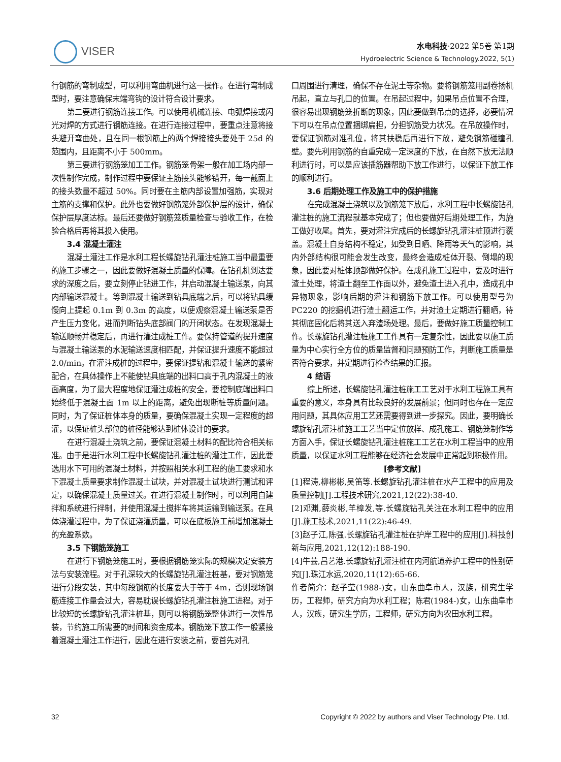VISER
水电科技·2022 第5卷 第1期
Hydroelectric Science & Technology.2022, 5(1)
行钢筋的弯制成型，可以利用弯曲机进行这一操作。在进行弯制成型时，要注意确保末端弯钩的设计符合设计要求。
第二要进行钢筋连接工作。可以使用机械连接、电弧焊接或闪光对焊的方式进行钢筋连接。在进行连接过程中，要重点注意将接头避开弯曲处，且在同一根钢筋上的两个焊接接头要处于 25d 的范围内，且距离不小于 500mm。
第三要进行钢筋笼加工工作。钢筋笼骨架一般在加工场内部一次性制作完成，制作过程中要保证主筋接头能够错开，每一截面上的接头数量不超过 50%。同时要在主筋内部设置加强筋，实现对主筋的支撑和保护。此外也要做好钢筋笼外部保护层的设计，确保保护层厚度达标。最后还要做好钢筋笼质量检查与验收工作，在检验合格后再将其投入使用。
3.4 混凝土灌注
混凝土灌注工作是水利工程长螺旋钻孔灌注桩施工当中最重要的施工步骤之一，因此要做好混凝土质量的保障。在钻孔机到达要求的深度之后，要立刻停止钻进工作，并启动混凝土输送泵，向其内部输送混凝土。等到混凝土输送到钻具底端之后，可以将钻具缓慢向上提起 0.1m 到 0.3m 的高度，以便观察混凝土输送泵是否产生压力变化，进而判断钻头底部阀门的开闭状态。在发现混凝土输送顺畅并稳定后，再进行灌注成桩工作。要保持管道的提升速度与混凝土输送泵的水泥输送速度相匹配，并保证提升速度不能超过 2.0/min。在灌注成桩的过程中，要保证提钻和混凝土输送的紧密配合，在具体操作上不能使钻具底端的出料口高于孔内混凝土的液面高度，为了最大程度地保证灌注成桩的安全，要控制底端出料口始终低于混凝土面 1m 以上的距离，避免出现断桩等质量问题。同时，为了保证桩体本身的质量，要确保混凝土实现一定程度的超灌，以保证桩头部位的桩径能够达到桩体设计的要求。
在进行混凝土浇筑之前，要保证混凝土材料的配比符合相关标准。由于是进行水利工程中长螺旋钻孔灌注桩的灌注工作，因此要选用水下可用的混凝土材料，并按照相关水利工程的施工要求和水下混凝土质量要求制作混凝土试块，并对混凝土试块进行测试和评定，以确保混凝土质量过关。在进行混凝土制作时，可以利用自建拌和系统进行拌制，并使用混凝土搅拌车将其运输到输送泵。在具体浇灌过程中，为了保证浇灌质量，可以在底板施工前增加混凝土的充盈系数。
3.5 下钢筋笼施工
在进行下钢筋笼施工时，要根据钢筋笼实际的规模决定安装方法与安装流程。对于孔深较大的长螺旋钻孔灌注桩基，要对钢筋笼进行分段安装，其中每段钢筋的长度要大于等于 4m，否则现场钢筋连接工作量会过大，容易耽误长螺旋钻孔灌注桩施工进程。对于比较短的长螺旋钻孔灌注桩基，则可以将钢筋笼整体进行一次性吊装，节约施工所需要的时间和资金成本。钢筋笼下放工作一般紧接着混凝土灌注工作进行，因此在进行安装之前，要首先对孔
口周围进行清理，确保不存在泥土等杂物。要将钢筋笼用副卷扬机吊起，直立与孔口的位置。在吊起过程中，如果吊点位置不合理，很容易出现钢筋笼折断的现象，因此要做到吊点的选择，必要情况下可以在吊点位置捆绑扁担，分担钢筋受力状况。在吊放操作时，要保证钢筋对准孔位，将其扶稳后再进行下放，避免钢筋碰撞孔壁。要先利用钢筋的自重完成一定深度的下放，在自然下放无法顺利进行时，可以是应该插筋器帮助下放工作进行，以保证下放工作的顺利进行。
3.6 后期处理工作及施工中的保护措施
在完成混凝土浇筑以及钢筋笼下放后，水利工程中长螺旋钻孔灌注桩的施工流程就基本完成了；但也要做好后期处理工作，为施工做好收尾。首先，要对灌注完成后的长螺旋钻孔灌注桩顶进行覆盖。混凝土自身结构不稳定，如受到日晒、降雨等天气的影响，其内外部结构很可能会发生改变，最终会造成桩体开裂、倒塌的现象，因此要对桩体顶部做好保护。在成孔施工过程中，要及时进行渣土处理，将渣土翻至工作面以外，避免渣土进入孔中，造成孔中异物现象，影响后期的灌注和钢筋下放工作。可以使用型号为 PC220 的挖掘机进行渣土翻运工作，并对渣土定期进行翻晒，待其彻底固化后将其送入弃渣场处理。最后，要做好施工质量控制工作。长螺旋钻孔灌注桩施工工作具有一定复杂性，因此要以施工质量为中心实行全方位的质量监督和问题预防工作，判断施工质量是否符合要求，并定期进行检查结果的汇报。
4 结语
综上所述，长螺旋钻孔灌注桩施工工艺对于水利工程施工具有重要的意义，本身具有比较良好的发展前景；但同时也存在一定应用问题，其具体应用工艺还需要得到进一步探究。因此，要明确长螺旋钻孔灌注桩施工工艺当中定位放样、成孔施工、钢筋笼制作等方面入手，保证长螺旋钻孔灌注桩施工工艺在水利工程当中的应用质量，以保证水利工程能够在经济社会发展中正常起到积极作用。
[参考文献]
[1]程涛,柳彬彬,吴笛等.长螺旋钻孔灌注桩在水产工程中的应用及质量控制[J].工程技术研究,2021,12(22):38-40.
[2]邓渊,薛炎彬,羊樟发,等.长螺旋钻孔关注在水利工程中的应用[J].施工技术,2021,11(22):46-49.
[3]赵子江,陈强.长螺旋钻孔灌注桩在护岸工程中的应用[J].科技创新与应用,2021,12(12):188-190.
[4]牛芸,吕艺港.长螺旋钻孔灌注桩在内河航道养护工程中的性别研究[J].珠江水运,2020,11(12):65-66.
作者简介：赵子莹(1988-)女，山东曲阜市人，汉族，研究生学历，工程师，研究方向为水利工程；陈君(1984-)女，山东曲阜市人，汉族，研究生学历，工程师，研究方向为农田水利工程。
32 Copyright © 2022 by authors and Viser Technology Pte. Ltd.